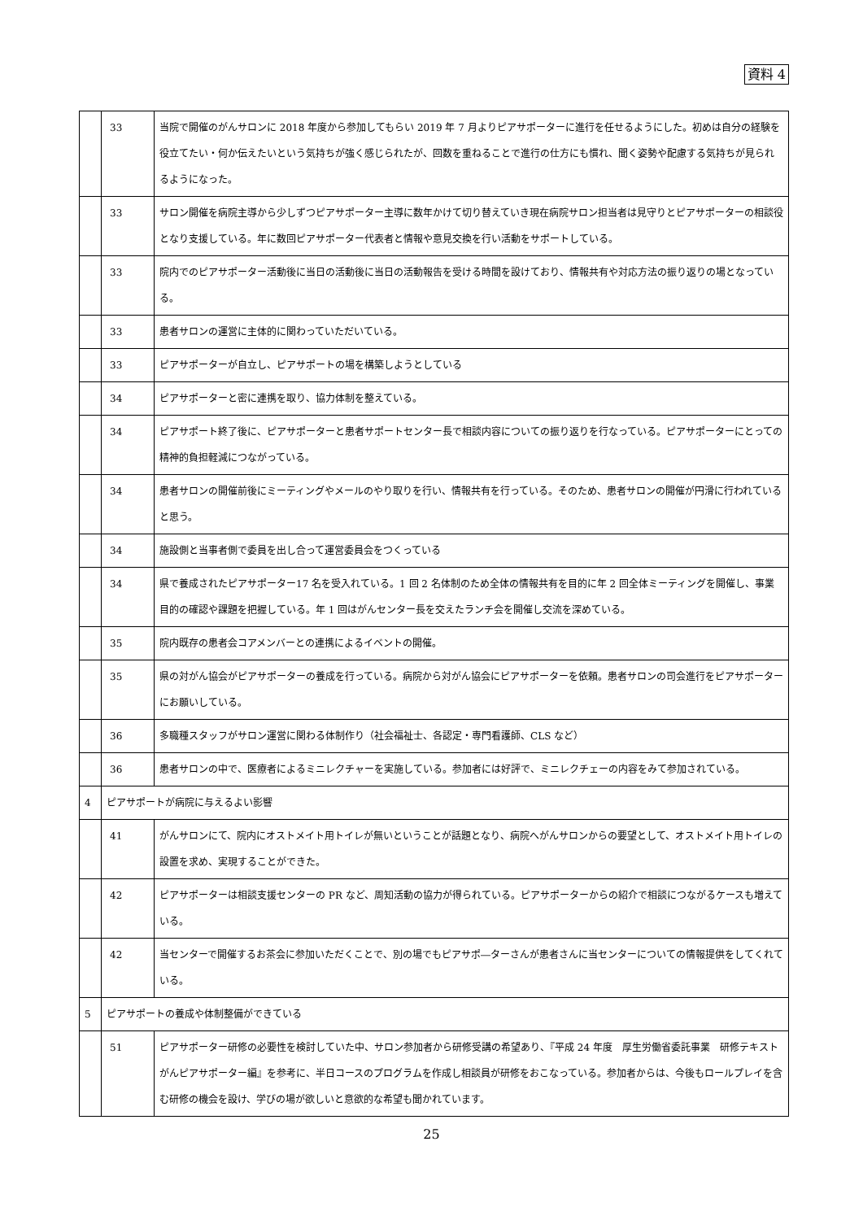資料 4
| | 33 | 当院で開催のがんサロンに 2018 年度から参加してもらい 2019 年 7 月よりピアサポーターに進行を任せるようにした。初めは自分の経験を役立てたい・何か伝えたいという気持ちが強く感じられたが、回数を重ねることで進行の仕方にも慣れ、聞く姿勢や配慮する気持ちが見られるようになった。 |
| | 33 | サロン開催を病院主導から少しずつピアサポーター主導に数年かけて切り替えていき現在病院サロン担当者は見守りとピアサポーターの相談役となり支援している。年に数回ピアサポーター代表者と情報や意見交換を行い活動をサポートしている。 |
| | 33 | 院内でのピアサポーター活動後に当日の活動後に当日の活動報告を受ける時間を設けており、情報共有や対応方法の振り返りの場となっている。 |
| | 33 | 患者サロンの運営に主体的に関わっていただいている。 |
| | 33 | ピアサポーターが自立し、ピアサポートの場を構築しようとしている |
| | 34 | ピアサポーターと密に連携を取り、協力体制を整えている。 |
| | 34 | ピアサポート終了後に、ピアサポーターと患者サポートセンター長で相談内容についての振り返りを行なっている。ピアサポーターにとっての精神的負担軽減につながっている。 |
| | 34 | 患者サロンの開催前後にミーティングやメールのやり取りを行い、情報共有を行っている。そのため、患者サロンの開催が円滑に行われていると思う。 |
| | 34 | 施設側と当事者側で委員を出し合って運営委員会をつくっている |
| | 34 | 県で養成されたピアサポーター17 名を受入れている。1 回 2 名体制のため全体の情報共有を目的に年 2 回全体ミーティングを開催し、事業目的の確認や課題を把握している。年 1 回はがんセンター長を交えたランチ会を開催し交流を深めている。 |
| | 35 | 院内既存の患者会コアメンバーとの連携によるイベントの開催。 |
| | 35 | 県の対がん協会がピアサポーターの養成を行っている。病院から対がん協会にピアサポーターを依頼。患者サロンの司会進行をピアサポーターにお願いしている。 |
| | 36 | 多職種スタッフがサロン運営に関わる体制作り（社会福祉士、各認定・専門看護師、CLS など） |
| | 36 | 患者サロンの中で、医療者によるミニレクチャーを実施している。参加者には好評で、ミニレクチェーの内容をみて参加されている。 |
| 4 | ピアサポートが病院に与えるよい影響 | |
| | 41 | がんサロンにて、院内にオストメイト用トイレが無いということが話題となり、病院へがんサロンからの要望として、オストメイト用トイレの設置を求め、実現することができた。 |
| | 42 | ピアサポーターは相談支援センターの PR など、周知活動の協力が得られている。ピアサポーターからの紹介で相談につながるケースも増えている。 |
| | 42 | 当センターで開催するお茶会に参加いただくことで、別の場でもピアサポ―ターさんが患者さんに当センターについての情報提供をしてくれている。 |
| 5 | ピアサポートの養成や体制整備ができている | |
| | 51 | ピアサポーター研修の必要性を検討していた中、サロン参加者から研修受講の希望あり、『平成 24 年度 厚生労働省委託事業 研修テキスト がんピアサポーター編』を参考に、半日コースのプログラムを作成し相談員が研修をおこなっている。参加者からは、今後もロールプレイを含む研修の機会を設け、学びの場が欲しいと意欲的な希望も聞かれています。 |
25